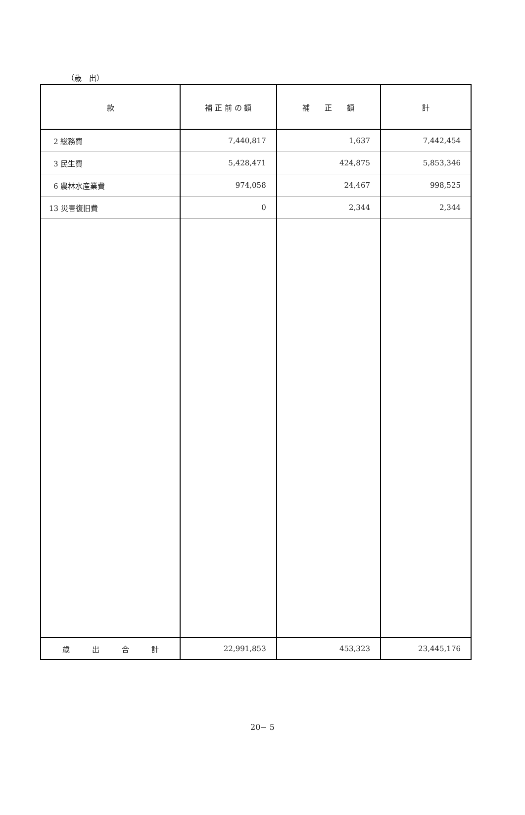（歳　出）
| 款 | 補 正 前 の 額 | 補 正 額 | 計 |
| --- | --- | --- | --- |
| 2 総務費 | 7,440,817 | 1,637 | 7,442,454 |
| 3 民生費 | 5,428,471 | 424,875 | 5,853,346 |
| 6 農林水産業費 | 974,058 | 24,467 | 998,525 |
| 13 災害復旧費 | 0 | 2,344 | 2,344 |
| 歳 出 合 計 | 22,991,853 | 453,323 | 23,445,176 |
20− 5